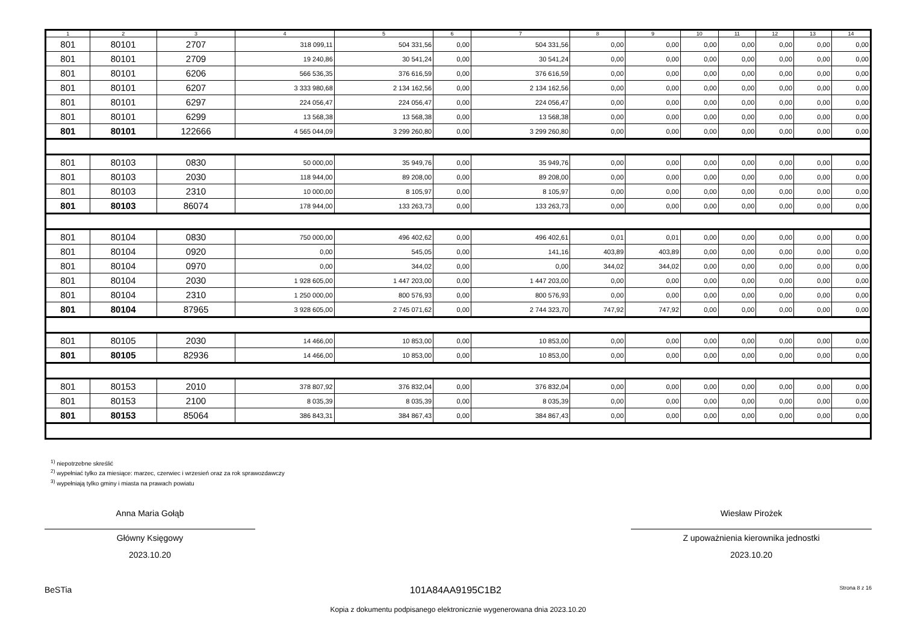| 1 | 2 | 3 | 4 | 5 | 6 | 7 | 8 | 9 | 10 | 11 | 12 | 13 | 14 |
| --- | --- | --- | --- | --- | --- | --- | --- | --- | --- | --- | --- | --- | --- |
| 801 | 80101 | 2707 | 318 099,11 | 504 331,56 | 0,00 | 504 331,56 | 0,00 | 0,00 | 0,00 | 0,00 | 0,00 | 0,00 | 0,00 |
| 801 | 80101 | 2709 | 19 240,86 | 30 541,24 | 0,00 | 30 541,24 | 0,00 | 0,00 | 0,00 | 0,00 | 0,00 | 0,00 | 0,00 |
| 801 | 80101 | 6206 | 566 536,35 | 376 616,59 | 0,00 | 376 616,59 | 0,00 | 0,00 | 0,00 | 0,00 | 0,00 | 0,00 | 0,00 |
| 801 | 80101 | 6207 | 3 333 980,68 | 2 134 162,56 | 0,00 | 2 134 162,56 | 0,00 | 0,00 | 0,00 | 0,00 | 0,00 | 0,00 | 0,00 |
| 801 | 80101 | 6297 | 224 056,47 | 224 056,47 | 0,00 | 224 056,47 | 0,00 | 0,00 | 0,00 | 0,00 | 0,00 | 0,00 | 0,00 |
| 801 | 80101 | 6299 | 13 568,38 | 13 568,38 | 0,00 | 13 568,38 | 0,00 | 0,00 | 0,00 | 0,00 | 0,00 | 0,00 | 0,00 |
| 801 | 80101 | 122666 | 4 565 044,09 | 3 299 260,80 | 0,00 | 3 299 260,80 | 0,00 | 0,00 | 0,00 | 0,00 | 0,00 | 0,00 | 0,00 |
| 801 | 80103 | 0830 | 50 000,00 | 35 949,76 | 0,00 | 35 949,76 | 0,00 | 0,00 | 0,00 | 0,00 | 0,00 | 0,00 | 0,00 |
| 801 | 80103 | 2030 | 118 944,00 | 89 208,00 | 0,00 | 89 208,00 | 0,00 | 0,00 | 0,00 | 0,00 | 0,00 | 0,00 | 0,00 |
| 801 | 80103 | 2310 | 10 000,00 | 8 105,97 | 0,00 | 8 105,97 | 0,00 | 0,00 | 0,00 | 0,00 | 0,00 | 0,00 | 0,00 |
| 801 | 80103 | 86074 | 178 944,00 | 133 263,73 | 0,00 | 133 263,73 | 0,00 | 0,00 | 0,00 | 0,00 | 0,00 | 0,00 | 0,00 |
| 801 | 80104 | 0830 | 750 000,00 | 496 402,62 | 0,00 | 496 402,61 | 0,01 | 0,01 | 0,00 | 0,00 | 0,00 | 0,00 | 0,00 |
| 801 | 80104 | 0920 | 0,00 | 545,05 | 0,00 | 141,16 | 403,89 | 403,89 | 0,00 | 0,00 | 0,00 | 0,00 | 0,00 |
| 801 | 80104 | 0970 | 0,00 | 344,02 | 0,00 | 0,00 | 344,02 | 344,02 | 0,00 | 0,00 | 0,00 | 0,00 | 0,00 |
| 801 | 80104 | 2030 | 1 928 605,00 | 1 447 203,00 | 0,00 | 1 447 203,00 | 0,00 | 0,00 | 0,00 | 0,00 | 0,00 | 0,00 | 0,00 |
| 801 | 80104 | 2310 | 1 250 000,00 | 800 576,93 | 0,00 | 800 576,93 | 0,00 | 0,00 | 0,00 | 0,00 | 0,00 | 0,00 | 0,00 |
| 801 | 80104 | 87965 | 3 928 605,00 | 2 745 071,62 | 0,00 | 2 744 323,70 | 747,92 | 747,92 | 0,00 | 0,00 | 0,00 | 0,00 | 0,00 |
| 801 | 80105 | 2030 | 14 466,00 | 10 853,00 | 0,00 | 10 853,00 | 0,00 | 0,00 | 0,00 | 0,00 | 0,00 | 0,00 | 0,00 |
| 801 | 80105 | 82936 | 14 466,00 | 10 853,00 | 0,00 | 10 853,00 | 0,00 | 0,00 | 0,00 | 0,00 | 0,00 | 0,00 | 0,00 |
| 801 | 80153 | 2010 | 378 807,92 | 376 832,04 | 0,00 | 376 832,04 | 0,00 | 0,00 | 0,00 | 0,00 | 0,00 | 0,00 | 0,00 |
| 801 | 80153 | 2100 | 8 035,39 | 8 035,39 | 0,00 | 8 035,39 | 0,00 | 0,00 | 0,00 | 0,00 | 0,00 | 0,00 | 0,00 |
| 801 | 80153 | 85064 | 386 843,31 | 384 867,43 | 0,00 | 384 867,43 | 0,00 | 0,00 | 0,00 | 0,00 | 0,00 | 0,00 | 0,00 |
<sup>1)</sup> niepotrzebne skreślić
<sup>2)</sup> wypełniać tylko za miesiące: marzec, czerwiec i wrzesień oraz za rok sprawozdawczy
<sup>3)</sup> wypełniają tylko gminy i miasta na prawach powiatu
Anna Maria Gołąb
Główny Księgowy
2023.10.20
Wiesław Pirożek
Z upoważnienia kierownika jednostki
2023.10.20
BeSTia 101A84AA9195C1B2 Strona 8 z 16
Kopia z dokumentu podpisanego elektronicznie wygenerowana dnia 2023.10.20